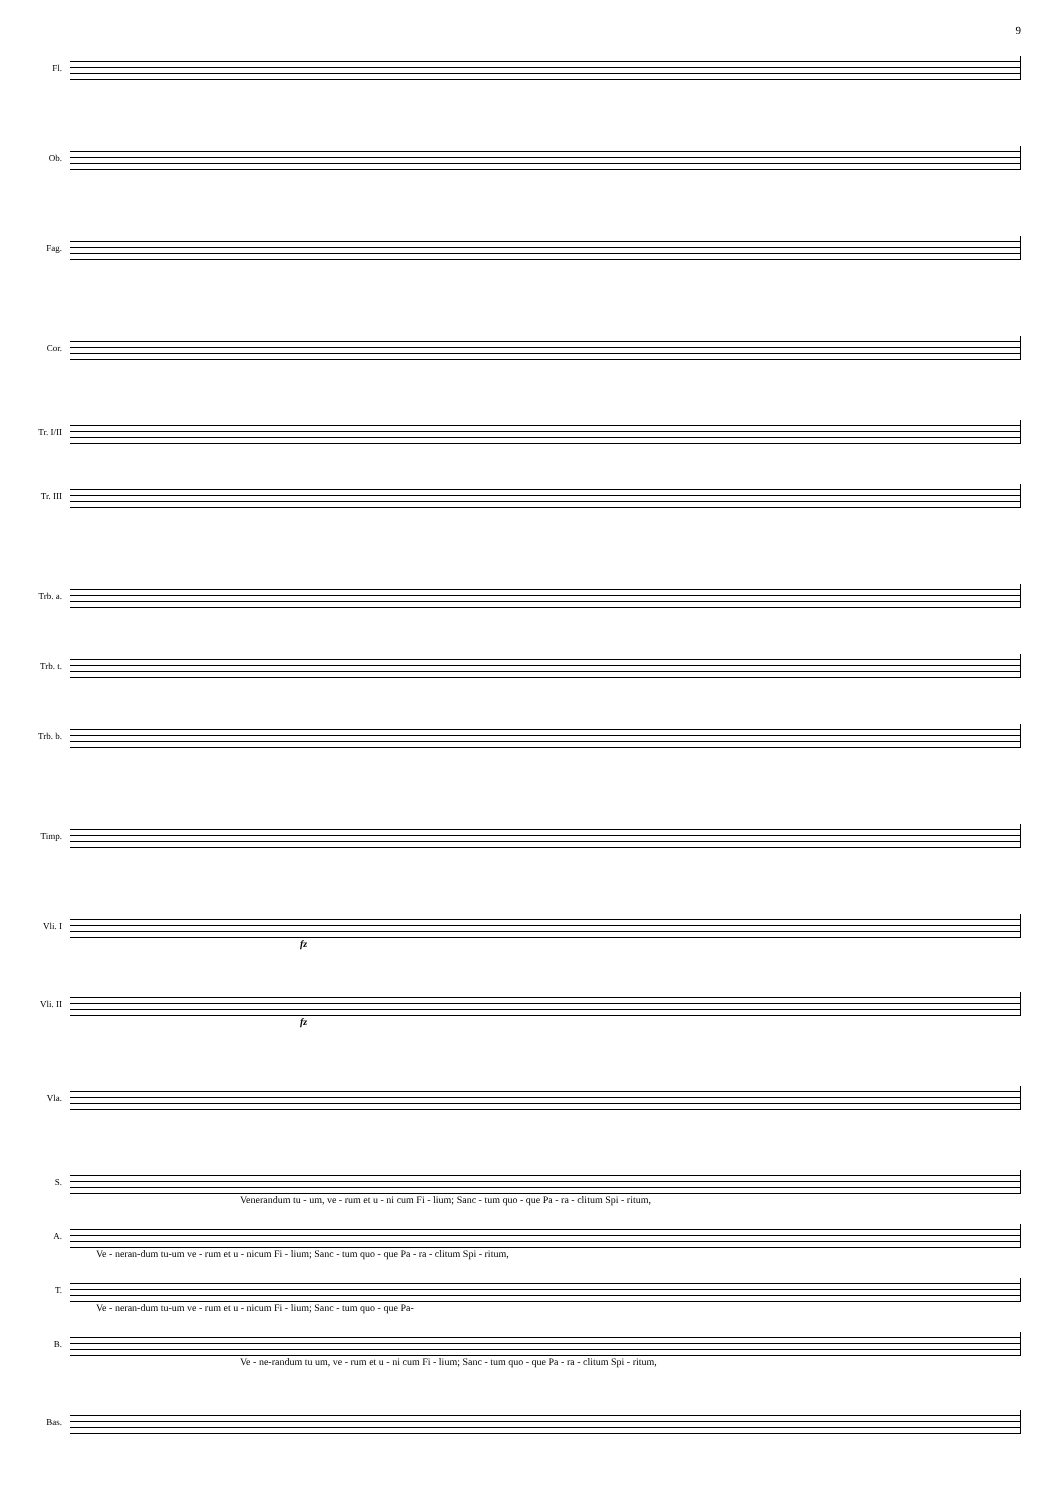9
Fl.
Ob.
Fag.
Cor.
Tr. I/II
Tr. III
Trb. a.
Trb. t.
Trb. b.
Timp.
Vli. I
fz
Vli. II
fz
Vla.
S.
Venerandum tu - um, ve - rum et u - ni cum Fi - lium; Sanc - tum quo - que Pa - ra - clitum Spi - ritum,
A.
Ve - neran-dum tu-um ve - rum et u - nicum Fi - lium; Sanc - tum quo - que Pa - ra - clitum Spi - ritum,
T.
Ve - neran-dum tu-um ve - rum et u - nicum Fi - lium; Sanc - tum quo - que Pa-
B.
Ve - ne-randum tu um, ve - rum et u - ni cum Fi - lium; Sanc - tum quo - que Pa - ra - clitum Spi - ritum,
Bas.